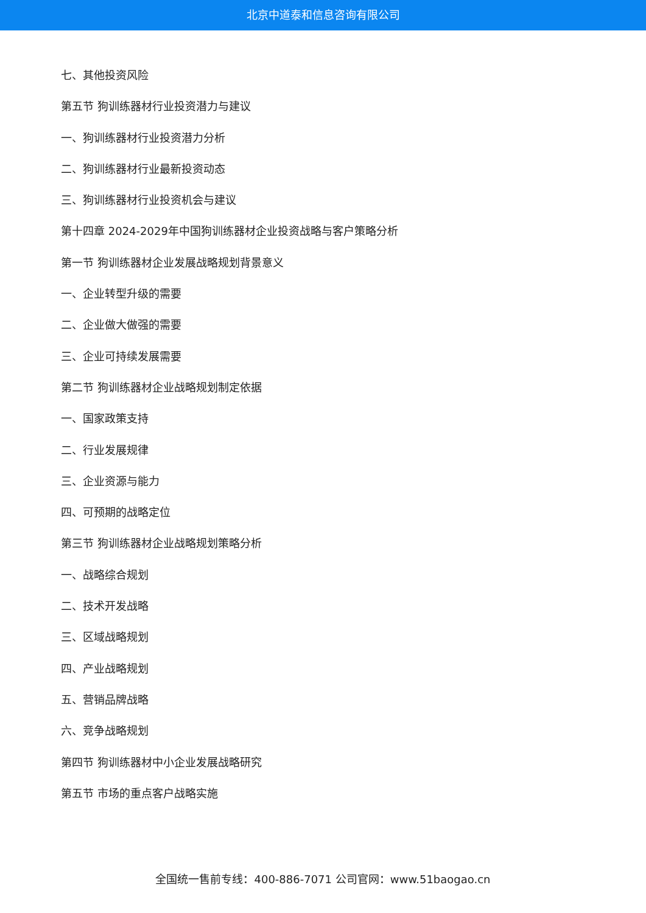北京中道泰和信息咨询有限公司
七、其他投资风险
第五节 狗训练器材行业投资潜力与建议
一、狗训练器材行业投资潜力分析
二、狗训练器材行业最新投资动态
三、狗训练器材行业投资机会与建议
第十四章 2024-2029年中国狗训练器材企业投资战略与客户策略分析
第一节 狗训练器材企业发展战略规划背景意义
一、企业转型升级的需要
二、企业做大做强的需要
三、企业可持续发展需要
第二节 狗训练器材企业战略规划制定依据
一、国家政策支持
二、行业发展规律
三、企业资源与能力
四、可预期的战略定位
第三节 狗训练器材企业战略规划策略分析
一、战略综合规划
二、技术开发战略
三、区域战略规划
四、产业战略规划
五、营销品牌战略
六、竞争战略规划
第四节 狗训练器材中小企业发展战略研究
第五节 市场的重点客户战略实施
全国统一售前专线：400-886-7071 公司官网：www.51baogao.cn